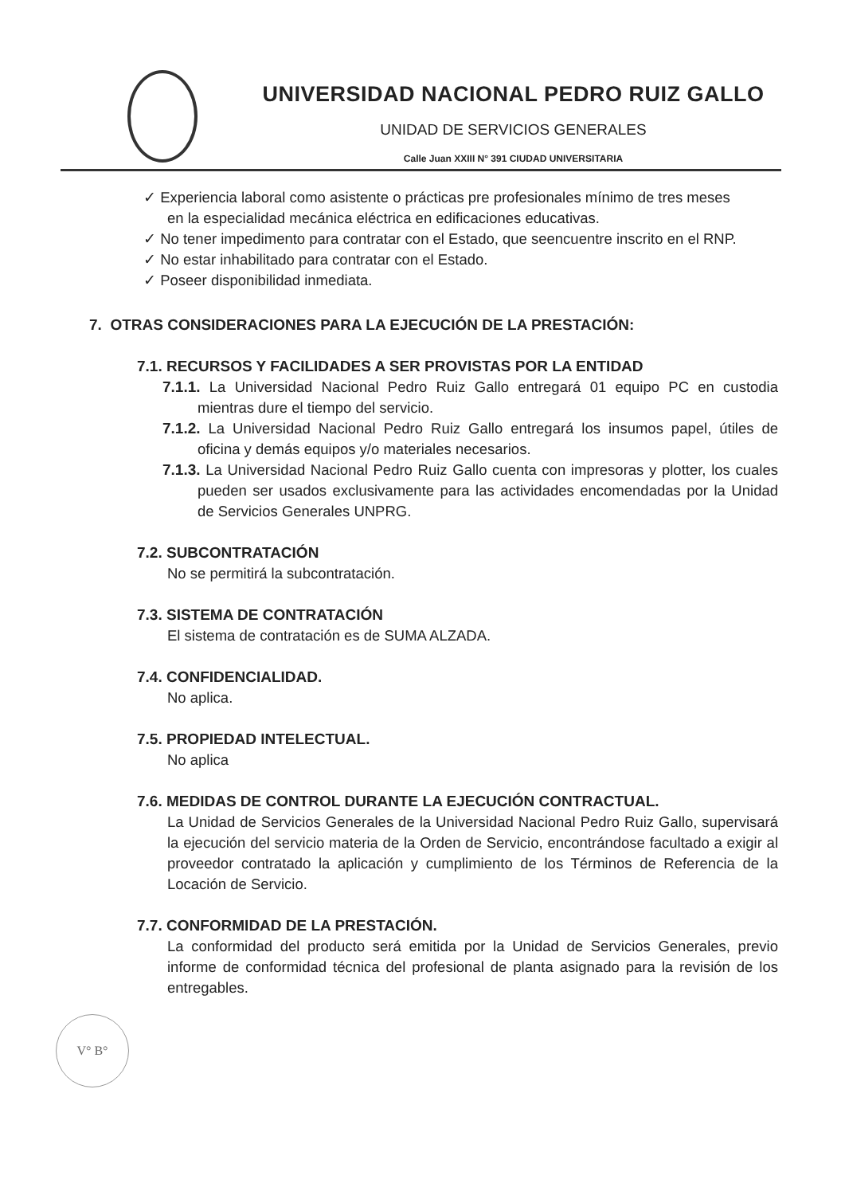UNIVERSIDAD NACIONAL PEDRO RUIZ GALLO
UNIDAD DE SERVICIOS GENERALES
Calle Juan XXIII N° 391 CIUDAD UNIVERSITARIA
✓ Experiencia laboral como asistente o prácticas pre profesionales mínimo de tres meses en la especialidad mecánica eléctrica en edificaciones educativas.
✓ No tener impedimento para contratar con el Estado, que seencuentre inscrito en el RNP.
✓ No estar inhabilitado para contratar con el Estado.
✓ Poseer disponibilidad inmediata.
7. OTRAS CONSIDERACIONES PARA LA EJECUCIÓN DE LA PRESTACIÓN:
7.1. RECURSOS Y FACILIDADES A SER PROVISTAS POR LA ENTIDAD
7.1.1. La Universidad Nacional Pedro Ruiz Gallo entregará 01 equipo PC en custodia mientras dure el tiempo del servicio.
7.1.2. La Universidad Nacional Pedro Ruiz Gallo entregará los insumos papel, útiles de oficina y demás equipos y/o materiales necesarios.
7.1.3. La Universidad Nacional Pedro Ruiz Gallo cuenta con impresoras y plotter, los cuales pueden ser usados exclusivamente para las actividades encomendadas por la Unidad de Servicios Generales UNPRG.
7.2. SUBCONTRATACIÓN
No se permitirá la subcontratación.
7.3. SISTEMA DE CONTRATACIÓN
El sistema de contratación es de SUMA ALZADA.
7.4. CONFIDENCIALIDAD.
No aplica.
7.5. PROPIEDAD INTELECTUAL.
No aplica
7.6. MEDIDAS DE CONTROL DURANTE LA EJECUCIÓN CONTRACTUAL.
La Unidad de Servicios Generales de la Universidad Nacional Pedro Ruiz Gallo, supervisará la ejecución del servicio materia de la Orden de Servicio, encontrándose facultado a exigir al proveedor contratado la aplicación y cumplimiento de los Términos de Referencia de la Locación de Servicio.
7.7. CONFORMIDAD DE LA PRESTACIÓN.
La conformidad del producto será emitida por la Unidad de Servicios Generales, previo informe de conformidad técnica del profesional de planta asignado para la revisión de los entregables.
V° B°